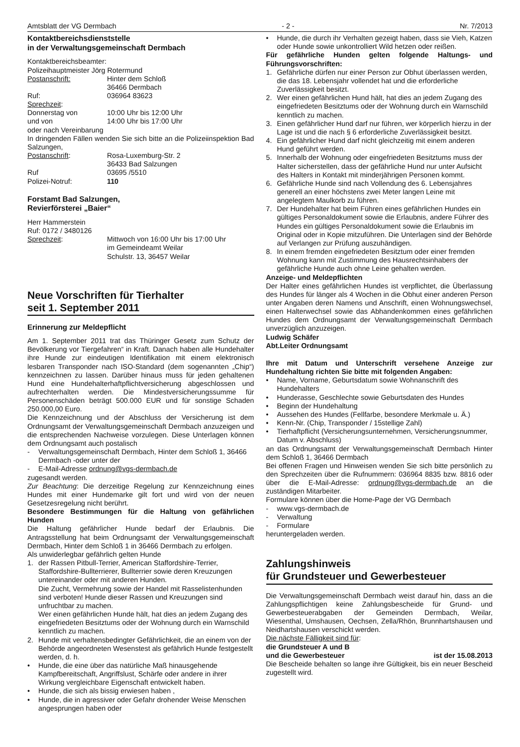Amtsblatt der VG Dermbach - 2 - Nr. 7/2013
Kontaktbereichsdienststelle
in der Verwaltungsgemeinschaft Dermbach
Kontaktbereichsbeamter:
Polizeihauptmeister Jörg Rotermund
Postanschrift: Hinter dem Schloß
36466 Dermbach
Ruf: 036964 83623
Sprechzeit:
Donnerstag von 10:00 Uhr bis 12:00 Uhr
und von 14:00 Uhr bis 17:00 Uhr
oder nach Vereinbarung
In dringenden Fällen wenden Sie sich bitte an die Polizeiinspektion Bad Salzungen,
Postanschrift: Rosa-Luxemburg-Str. 2
36433 Bad Salzungen
Ruf 03695 /5510
Polizei-Notruf: 110
Forstamt Bad Salzungen,
Revierförsterei „Baier“
Herr Hammerstein
Ruf: 0172 / 3480126
Sprechzeit: Mittwoch von 16:00 Uhr bis 17:00 Uhr
im Gemeindeamt Weilar
Schulstr. 13, 36457 Weilar
Neue Vorschriften für Tierhalter
seit 1. September 2011
Erinnerung zur Meldepflicht
Am 1. September 2011 trat das Thüringer Gesetz zum Schutz der Bevölkerung vor Tiergefahren“ in Kraft. Danach haben alle Hundehalter ihre Hunde zur eindeutigen Identifikation mit einem elektronisch lesbaren Transponder nach ISO-Standard (dem sogenannten „Chip“) kennzeichnen zu lassen. Darüber hinaus muss für jeden gehaltenen Hund eine Hundehalterhaftpflichtversicherung abgeschlossen und aufrechterhalten werden. Die Mindestversicherungssumme für Personenschäden beträgt 500.000 EUR und für sonstige Schaden 250.000,00 Euro.
Die Kennzeichnung und der Abschluss der Versicherung ist dem Ordnungsamt der Verwaltungsgemeinschaft Dermbach anzuzeigen und die entsprechenden Nachweise vorzulegen. Diese Unterlagen können dem Ordnungsamt auch postalisch
- Verwaltungsgemeinschaft Dermbach, Hinter dem Schloß 1, 36466 Dermbach -oder unter der
- E-Mail-Adresse ordnung@vgs-dermbach.de
zugesandt werden.
Zur Beachtung: Die derzeitige Regelung zur Kennzeichnung eines Hundes mit einer Hundemarke gilt fort und wird von der neuen Gesetzesregelung nicht berührt.
Besondere Bestimmungen für die Haltung von gefährlichen Hunden
Die Haltung gefährlicher Hunde bedarf der Erlaubnis. Die Antragsstellung hat beim Ordnungsamt der Verwaltungsgemeinschaft Dermbach, Hinter dem Schloß 1 in 36466 Dermbach zu erfolgen.
Als unwiderlegbar gefährlich gelten Hunde
1. der Rassen Pitbull-Terrier, American Staffordshire-Terrier, Staffordshire-Bullterrierer, Bullterrier sowie deren Kreuzungen untereinander oder mit anderen Hunden.
Die Zucht, Vermehrung sowie der Handel mit Rasselistenhunden sind verboten! Hunde dieser Rassen und Kreuzungen sind unfruchtbar zu machen.
Wer einen gefährlichen Hunde hält, hat dies an jedem Zugang des eingefriedeten Besitztums oder der Wohnung durch ein Warnschild kenntlich zu machen.
2. Hunde mit verhaltensbedingter Gefährlichkeit, die an einem von der Behörde angeordneten Wesenstest als gefährlich Hunde festgestellt werden, d. h.
• Hunde, die eine über das natürliche Maß hinausgehende Kampfbereitschaft, Angriffslust, Schärfe oder andere in ihrer Wirkung vergleichbare Eigenschaft entwickelt haben.
• Hunde, die sich als bissig erwiesen haben ,
• Hunde, die in agressiver oder Gefahr drohender Weise Menschen angesprungen haben oder
• Hunde, die durch ihr Verhalten gezeigt haben, dass sie Vieh, Katzen oder Hunde sowie unkontrolliert Wild hetzen oder reißen.
Für gefährliche Hunden gelten folgende Haltungs- und Führungsvorschriften:
1. Gefährliche dürfen nur einer Person zur Obhut überlassen werden, die das 18. Lebensjahr vollendet hat und die erforderliche Zuverlässigkeit besitzt.
2. Wer einen gefährlichen Hund hält, hat dies an jedem Zugang des eingefriedeten Besitztums oder der Wohnung durch ein Warnschild kenntlich zu machen.
3. Einen gefährlicher Hund darf nur führen, wer körperlich hierzu in der Lage ist und die nach § 6 erforderliche Zuverlässigkeit besitzt.
4. Ein gefährlicher Hund darf nicht gleichzeitig mit einem anderen Hund geführt werden.
5. Innerhalb der Wohnung oder eingefriedeten Besitztums muss der Halter sicherstellen, dass der gefährliche Hund nur unter Aufsicht des Halters in Kontakt mit minderjährigen Personen kommt.
6. Gefährliche Hunde sind nach Vollendung des 6. Lebensjahres generell an einer höchstens zwei Meter langen Leine mit angelegtem Maulkorb zu führen.
7. Der Hundehalter hat beim Führen eines gefährlichen Hundes ein gültiges Personaldokument sowie die Erlaubnis, andere Führer des Hundes ein gültiges Personaldokument sowie die Erlaubnis im Original oder in Kopie mitzuführen. Die Unterlagen sind der Behörde auf Verlangen zur Prüfung auszuhändigen.
8. In einem fremden eingefriedeten Besitztum oder einer fremden Wohnung kann mit Zustimmung des Hausrechtsinhabers der gefährliche Hunde auch ohne Leine gehalten werden.
Anzeige- und Meldepflichten
Der Halter eines gefährlichen Hundes ist verpflichtet, die Überlassung des Hundes für länger als 4 Wochen in die Obhut einer anderen Person unter Angaben deren Namens und Anschrift, einen Wohnungswechsel, einen Halterwechsel sowie das Abhandenkommen eines gefährlichen Hundes dem Ordnungsamt der Verwaltungsgemeinschaft Dermbach unverzüglich anzuzeigen.
Ludwig Schäfer
Abt.Leiter Ordnungsamt
Ihre mit Datum und Unterschrift versehene Anzeige zur Hundehaltung richten Sie bitte mit folgenden Angaben:
• Name, Vorname, Geburtsdatum sowie Wohnanschrift des Hundehalters
• Hunderasse, Geschlechte sowie Geburtsdaten des Hundes
• Beginn der Hundehaltung
• Aussehen des Hundes (Fellfarbe, besondere Merkmale u. Ä.)
• Kenn-Nr. (Chip, Transponder / 15stellige Zahl)
• Tierhaftpflicht (Versicherungsunternehmen, Versicherungsnummer, Datum v. Abschluss)
an das Ordnungsamt der Verwaltungsgemeinschaft Dermbach Hinter dem Schloß 1, 36466 Dermbach
Bei offenen Fragen und Hinweisen wenden Sie sich bitte persönlich zu den Sprechzeiten über die Rufnummern: 036964 8835 bzw. 8816 oder über die E-Mail-Adresse: ordnung@vgs-dermbach.de an die zuständigen Mitarbeiter.
Formulare können über die Home-Page der VG Dermbach
- www.vgs-dermbach.de
- Verwaltung
- Formulare
heruntergeladen werden.
Zahlungshinweis
für Grundsteuer und Gewerbesteuer
Die Verwaltungsgemeinschaft Dermbach weist darauf hin, dass an die Zahlungspflichtigen keine Zahlungsbescheide für Grund- und Gewerbesteuerabgaben der Gemeinden Dermbach, Weilar, Wiesenthal, Umshausen, Oechsen, Zella/Rhön, Brunnhartshausen und Neidhartshausen verschickt werden.
Die nächste Fälligkeit sind für:
die Grundsteuer A und B
und die Gewerbesteuer ist der 15.08.2013
Die Bescheide behalten so lange ihre Gültigkeit, bis ein neuer Bescheid zugestellt wird.